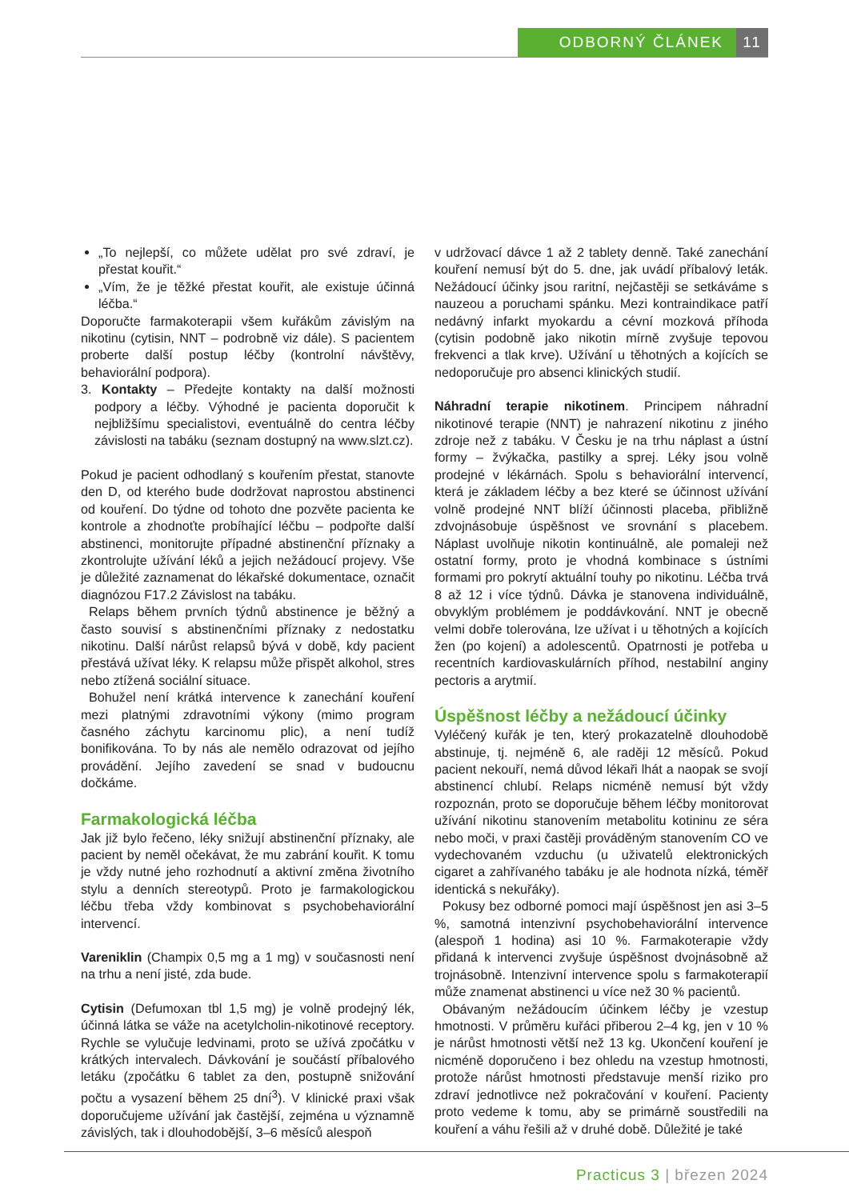ODBORNÝ ČLÁNEK 11
„To nejlepší, co můžete udělat pro své zdraví, je přestat kouřit.“
„Vím, že je těžké přestat kouřit, ale existuje účinná léčba.“
Doporučte farmakoterapii všem kuřákům závislým na nikotinu (cytisin, NNT – podrobně viz dále). S pacientem proberte další postup léčby (kontrolní návštěvy, behaviorální podpora).
3. Kontakty – Předejte kontakty na další možnosti podpory a léčby. Výhodné je pacienta doporučit k nejbližšímu specialistovi, eventuálně do centra léčby závislosti na tabáku (seznam dostupný na www.slzt.cz).
Pokud je pacient odhodlaný s kouřením přestat, stanovte den D, od kterého bude dodržovat naprostou abstinenci od kouření. Do týdne od tohoto dne pozvěte pacienta ke kontrole a zhodnoťte probíhající léčbu – podpořte další abstinenci, monitorujte případné abstinenční příznaky a zkontrolujte užívání léků a jejich nežádoucí projevy. Vše je důležité zaznamenat do lékařské dokumentace, označit diagnózou F17.2 Závislost na tabáku.
Relaps během prvních týdnů abstinence je běžný a často souvisí s abstinenčními příznaky z nedostatku nikotinu. Další nárůst relapsů bývá v době, kdy pacient přestává užívat léky. K relapsu může přispět alkohol, stres nebo ztížená sociální situace.
Bohužel není krátká intervence k zanechání kouření mezi platnými zdravotními výkony (mimo program časného záchytu karcinomu plic), a není tudíž bonifikována. To by nás ale nemělo odrazovat od jejího provádění. Jejího zavedení se snad v budoucnu dočkáme.
Farmakologická léčba
Jak již bylo řečeno, léky snižují abstinenční příznaky, ale pacient by neměl očekávat, že mu zabrání kouřit. K tomu je vždy nutné jeho rozhodnutí a aktivní změna životního stylu a denních stereotypů. Proto je farmakologickou léčbu třeba vždy kombinovat s psychobehaviorální intervencí.
Vareniklin (Champix 0,5 mg a 1 mg) v současnosti není na trhu a není jisté, zda bude.
Cytisin (Defumoxan tbl 1,5 mg) je volně prodejný lék, účinná látka se váže na acetylcholin-nikotinové receptory. Rychle se vylučuje ledvinami, proto se užívá zpočátku v krátkých intervalech. Dávkování je součástí příbalového letáku (zpočátku 6 tablet za den, postupně snižování počtu a vysazení během 25 dní<sup>3</sup>). V klinické praxi však doporučujeme užívání jak častější, zejména u významně závislých, tak i dlouhodobější, 3–6 měsíců alespoň
v udržovací dávce 1 až 2 tablety denně. Také zanechání kouření nemusí být do 5. dne, jak uvádí příbalový leták. Nežádoucí účinky jsou raritní, nejčastěji se setkáváme s nauzeou a poruchami spánku. Mezi kontraindikace patří nedávný infarkt myokardu a cévní mozková příhoda (cytisin podobně jako nikotin mírně zvyšuje tepovou frekvenci a tlak krve). Užívání u těhotných a kojících se nedoporučuje pro absenci klinických studií.
Náhradní terapie nikotinem. Principem náhradní nikotinové terapie (NNT) je nahrazení nikotinu z jiného zdroje než z tabáku. V Česku je na trhu náplast a ústní formy – žvýkačka, pastilky a sprej. Léky jsou volně prodejné v lékárnách. Spolu s behaviorální intervencí, která je základem léčby a bez které se účinnost užívání volně prodejné NNT blíží účinnosti placeba, přibližně zdvojnásobuje úspěšnost ve srovnání s placebem. Náplast uvolňuje nikotin kontinuálně, ale pomaleji než ostatní formy, proto je vhodná kombinace s ústními formami pro pokrytí aktuální touhy po nikotinu. Léčba trvá 8 až 12 i více týdnů. Dávka je stanovena individuálně, obvyklým problémem je poddávkování. NNT je obecně velmi dobře tolerována, lze užívat i u těhotných a kojících žen (po kojení) a adolescentů. Opatrnosti je potřeba u recentních kardiovaskulárních příhod, nestabilní anginy pectoris a arytmií.
Úspěšnost léčby a nežádoucí účinky
Vyléčený kuřák je ten, který prokazatelně dlouhodobě abstinuje, tj. nejméně 6, ale raději 12 měsíců. Pokud pacient nekouří, nemá důvod lékaři lhát a naopak se svojí abstinencí chlubí. Relaps nicméně nemusí být vždy rozpoznán, proto se doporučuje během léčby monitorovat užívání nikotinu stanovením metabolitu kotininu ze séra nebo moči, v praxi častěji prováděným stanovením CO ve vydechovaném vzduchu (u uživatelů elektronických cigaret a zahřívaného tabáku je ale hodnota nízká, téměř identická s nekuřáky).
Pokusy bez odborné pomoci mají úspěšnost jen asi 3–5 %, samotná intenzivní psychobehaviorální intervence (alespoň 1 hodina) asi 10 %. Farmakoterapie vždy přidaná k intervenci zvyšuje úspěšnost dvojnásobně až trojnásobně. Intenzivní intervence spolu s farmakoterapií může znamenat abstinenci u více než 30 % pacientů.
Obávaným nežádoucím účinkem léčby je vzestup hmotnosti. V průměru kuřáci přiberou 2–4 kg, jen v 10 % je nárůst hmotnosti větší než 13 kg. Ukončení kouření je nicméně doporučeno i bez ohledu na vzestup hmotnosti, protože nárůst hmotnosti představuje menší riziko pro zdraví jednotlivce než pokračování v kouření. Pacienty proto vedeme k tomu, aby se primárně soustředili na kouření a váhu řešili až v druhé době. Důležité je také
Practicus 3 | březen 2024